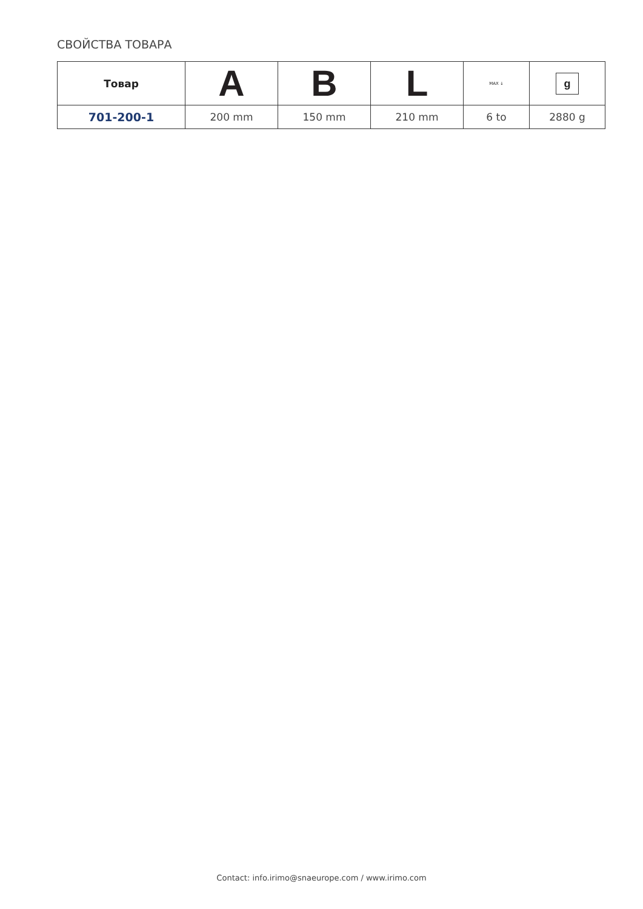СВОЙСТВА ТОВАРА
| Товар | A | B | L | MAX ↓ | g |
| --- | --- | --- | --- | --- | --- |
| 701-200-1 | 200 mm | 150 mm | 210 mm | 6 to | 2880 g |
Contact: info.irimo@snaeurope.com / www.irimo.com